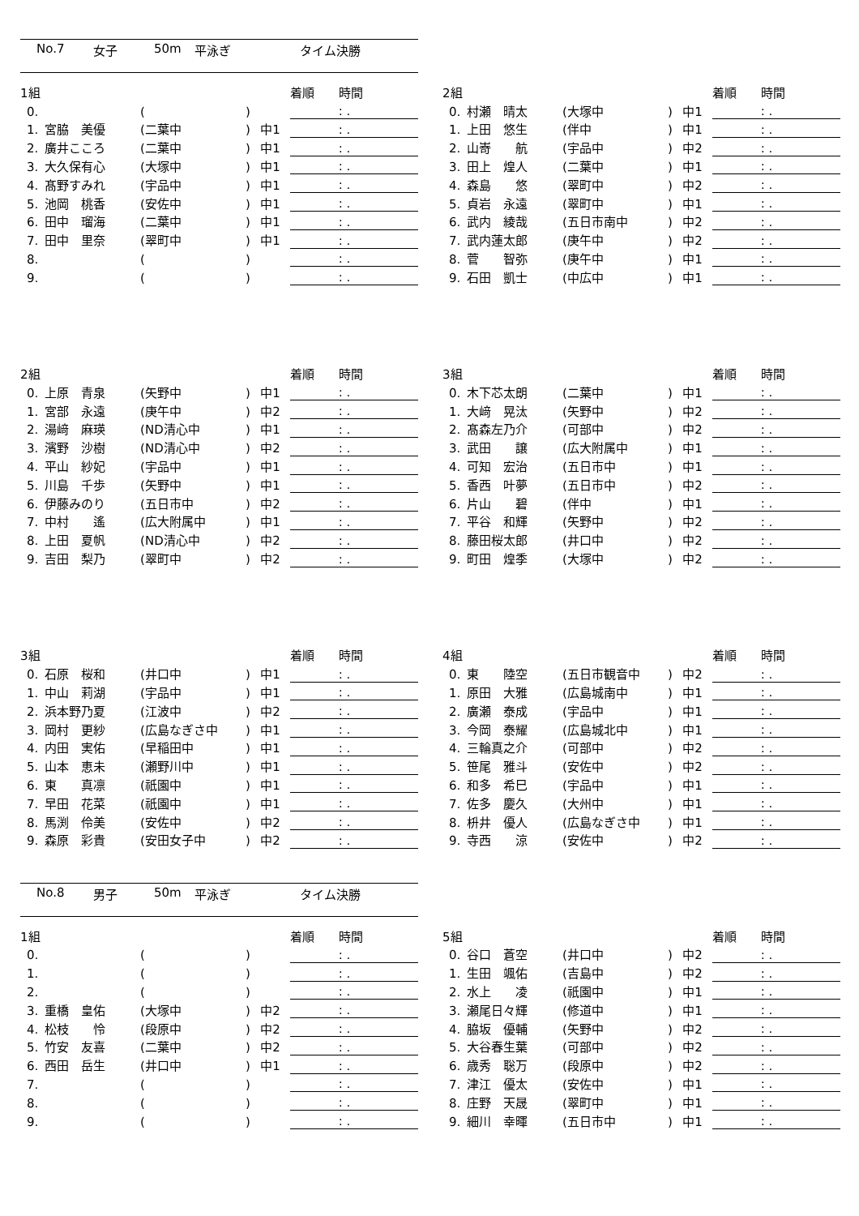No.7 女子 50m 平泳ぎ タイム決勝
| 1組 | | | | | 着順 時間 |
| --- | --- | --- | --- | --- | --- |
| 0. | | ( | ) | | : . |
| 1. | 宮脇 美優 | (二葉中 | ) | 中1 | : . |
| 2. | 廣井こころ | (二葉中 | ) | 中1 | : . |
| 3. | 大久保有心 | (大塚中 | ) | 中1 | : . |
| 4. | 髙野すみれ | (宇品中 | ) | 中1 | : . |
| 5. | 池岡 桃香 | (安佐中 | ) | 中1 | : . |
| 6. | 田中 瑠海 | (二葉中 | ) | 中1 | : . |
| 7. | 田中 里奈 | (翠町中 | ) | 中1 | : . |
| 8. | | ( | ) | | : . |
| 9. | | ( | ) | | : . |
| 2組 | | | | | 着順 時間 |
| --- | --- | --- | --- | --- | --- |
| 0. | 村瀬 晴太 | (大塚中 | ) | 中1 | : . |
| 1. | 上田 悠生 | (伴中 | ) | 中1 | : . |
| 2. | 山嵜 航 | (宇品中 | ) | 中2 | : . |
| 3. | 田上 煌人 | (二葉中 | ) | 中1 | : . |
| 4. | 森島 悠 | (翠町中 | ) | 中2 | : . |
| 5. | 貞岩 永遠 | (翠町中 | ) | 中1 | : . |
| 6. | 武内 綾哉 | (五日市南中 | ) | 中2 | : . |
| 7. | 武内蓮太郎 | (庚午中 | ) | 中2 | : . |
| 8. | 菅 智弥 | (庚午中 | ) | 中1 | : . |
| 9. | 石田 凱士 | (中広中 | ) | 中1 | : . |
| 2組 | | | | | 着順 時間 |
| --- | --- | --- | --- | --- | --- |
| 0. | 上原 青泉 | (矢野中 | ) | 中1 | : . |
| 1. | 宮部 永遠 | (庚午中 | ) | 中2 | : . |
| 2. | 湯﨑 麻瑛 | (ND清心中 | ) | 中1 | : . |
| 3. | 濱野 沙樹 | (ND清心中 | ) | 中2 | : . |
| 4. | 平山 紗妃 | (宇品中 | ) | 中1 | : . |
| 5. | 川島 千歩 | (矢野中 | ) | 中1 | : . |
| 6. | 伊藤みのり | (五日市中 | ) | 中2 | : . |
| 7. | 中村 遙 | (広大附属中 | ) | 中1 | : . |
| 8. | 上田 夏帆 | (ND清心中 | ) | 中2 | : . |
| 9. | 吉田 梨乃 | (翠町中 | ) | 中2 | : . |
| 3組 | | | | | 着順 時間 |
| --- | --- | --- | --- | --- | --- |
| 0. | 木下芯太朗 | (二葉中 | ) | 中1 | : . |
| 1. | 大﨑 晃汰 | (矢野中 | ) | 中2 | : . |
| 2. | 髙森左乃介 | (可部中 | ) | 中2 | : . |
| 3. | 武田 譲 | (広大附属中 | ) | 中1 | : . |
| 4. | 可知 宏治 | (五日市中 | ) | 中1 | : . |
| 5. | 香西 叶夢 | (五日市中 | ) | 中2 | : . |
| 6. | 片山 碧 | (伴中 | ) | 中1 | : . |
| 7. | 平谷 和輝 | (矢野中 | ) | 中2 | : . |
| 8. | 藤田桜太郎 | (井口中 | ) | 中2 | : . |
| 9. | 町田 煌季 | (大塚中 | ) | 中2 | : . |
| 3組 | | | | | 着順 時間 |
| --- | --- | --- | --- | --- | --- |
| 0. | 石原 桜和 | (井口中 | ) | 中1 | : . |
| 1. | 中山 莉湖 | (宇品中 | ) | 中1 | : . |
| 2. | 浜本野乃夏 | (江波中 | ) | 中2 | : . |
| 3. | 岡村 更紗 | (広島なぎさ中 | ) | 中1 | : . |
| 4. | 内田 実佑 | (早稲田中 | ) | 中1 | : . |
| 5. | 山本 恵未 | (瀬野川中 | ) | 中1 | : . |
| 6. | 東 真凛 | (祇園中 | ) | 中1 | : . |
| 7. | 早田 花菜 | (祇園中 | ) | 中1 | : . |
| 8. | 馬渕 伶美 | (安佐中 | ) | 中2 | : . |
| 9. | 森原 彩貴 | (安田女子中 | ) | 中2 | : . |
| 4組 | | | | | 着順 時間 |
| --- | --- | --- | --- | --- | --- |
| 0. | 東 陸空 | (五日市観音中 | ) | 中2 | : . |
| 1. | 原田 大雅 | (広島城南中 | ) | 中1 | : . |
| 2. | 廣瀬 泰成 | (宇品中 | ) | 中1 | : . |
| 3. | 今岡 泰耀 | (広島城北中 | ) | 中1 | : . |
| 4. | 三輪真之介 | (可部中 | ) | 中2 | : . |
| 5. | 笹尾 雅斗 | (安佐中 | ) | 中2 | : . |
| 6. | 和多 希巳 | (宇品中 | ) | 中1 | : . |
| 7. | 佐多 慶久 | (大州中 | ) | 中1 | : . |
| 8. | 枡井 優人 | (広島なぎさ中 | ) | 中1 | : . |
| 9. | 寺西 涼 | (安佐中 | ) | 中2 | : . |
No.8 男子 50m 平泳ぎ タイム決勝
| 1組 | | | | | 着順 時間 |
| --- | --- | --- | --- | --- | --- |
| 0. | | ( | ) | | : . |
| 1. | | ( | ) | | : . |
| 2. | | ( | ) | | : . |
| 3. | 重橋 皇佑 | (大塚中 | ) | 中2 | : . |
| 4. | 松枝 怜 | (段原中 | ) | 中2 | : . |
| 5. | 竹安 友喜 | (二葉中 | ) | 中2 | : . |
| 6. | 西田 岳生 | (井口中 | ) | 中1 | : . |
| 7. | | ( | ) | | : . |
| 8. | | ( | ) | | : . |
| 9. | | ( | ) | | : . |
| 5組 | | | | | 着順 時間 |
| --- | --- | --- | --- | --- | --- |
| 0. | 谷口 蒼空 | (井口中 | ) | 中2 | : . |
| 1. | 生田 颯佑 | (吉島中 | ) | 中2 | : . |
| 2. | 水上 凌 | (祇園中 | ) | 中1 | : . |
| 3. | 瀬尾日々輝 | (修道中 | ) | 中1 | : . |
| 4. | 脇坂 優輔 | (矢野中 | ) | 中2 | : . |
| 5. | 大谷春生葉 | (可部中 | ) | 中2 | : . |
| 6. | 歳秀 聡万 | (段原中 | ) | 中2 | : . |
| 7. | 津江 優太 | (安佐中 | ) | 中1 | : . |
| 8. | 庄野 天晟 | (翠町中 | ) | 中1 | : . |
| 9. | 細川 幸暉 | (五日市中 | ) | 中1 | : . |